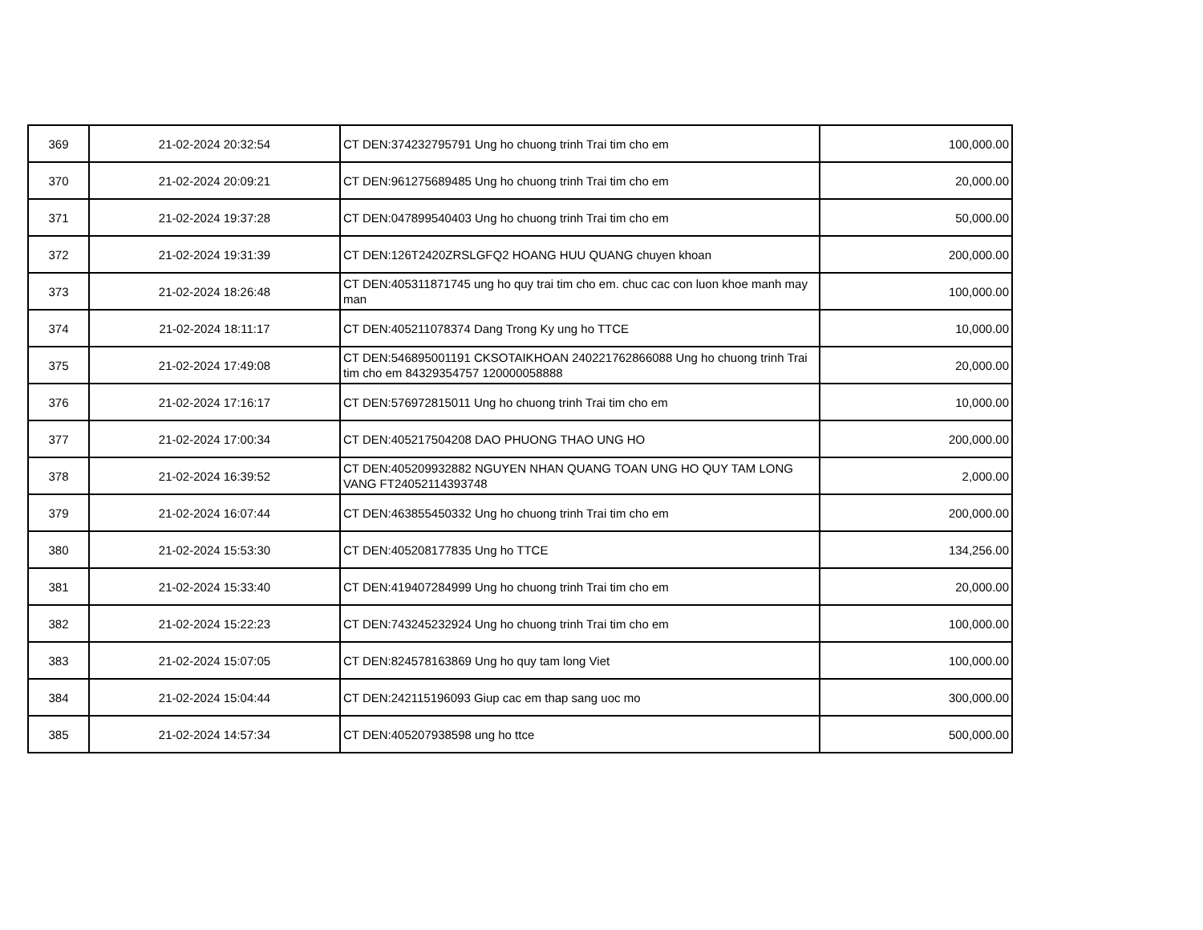| 369 | 21-02-2024 20:32:54 | CT DEN:374232795791 Ung ho chuong trinh Trai tim cho em | 100,000.00 |
| 370 | 21-02-2024 20:09:21 | CT DEN:961275689485 Ung ho chuong trinh Trai tim cho em | 20,000.00 |
| 371 | 21-02-2024 19:37:28 | CT DEN:047899540403 Ung ho chuong trinh Trai tim cho em | 50,000.00 |
| 372 | 21-02-2024 19:31:39 | CT DEN:126T2420ZRSLGFQ2 HOANG HUU QUANG chuyen khoan | 200,000.00 |
| 373 | 21-02-2024 18:26:48 | CT DEN:405311871745 ung ho quy trai tim cho em. chuc cac con luon khoe manh may man | 100,000.00 |
| 374 | 21-02-2024 18:11:17 | CT DEN:405211078374 Dang Trong Ky ung ho TTCE | 10,000.00 |
| 375 | 21-02-2024 17:49:08 | CT DEN:546895001191 CKSOTAIKHOAN 240221762866088 Ung ho chuong trinh Trai tim cho em 84329354757 120000058888 | 20,000.00 |
| 376 | 21-02-2024 17:16:17 | CT DEN:576972815011 Ung ho chuong trinh Trai tim cho em | 10,000.00 |
| 377 | 21-02-2024 17:00:34 | CT DEN:405217504208 DAO PHUONG THAO UNG HO | 200,000.00 |
| 378 | 21-02-2024 16:39:52 | CT DEN:405209932882 NGUYEN NHAN QUANG TOAN UNG HO QUY TAM LONG VANG FT24052114393748 | 2,000.00 |
| 379 | 21-02-2024 16:07:44 | CT DEN:463855450332 Ung ho chuong trinh Trai tim cho em | 200,000.00 |
| 380 | 21-02-2024 15:53:30 | CT DEN:405208177835 Ung ho TTCE | 134,256.00 |
| 381 | 21-02-2024 15:33:40 | CT DEN:419407284999 Ung ho chuong trinh Trai tim cho em | 20,000.00 |
| 382 | 21-02-2024 15:22:23 | CT DEN:743245232924 Ung ho chuong trinh Trai tim cho em | 100,000.00 |
| 383 | 21-02-2024 15:07:05 | CT DEN:824578163869 Ung ho quy tam long Viet | 100,000.00 |
| 384 | 21-02-2024 15:04:44 | CT DEN:242115196093 Giup cac em thap sang uoc mo | 300,000.00 |
| 385 | 21-02-2024 14:57:34 | CT DEN:405207938598 ung ho ttce | 500,000.00 |